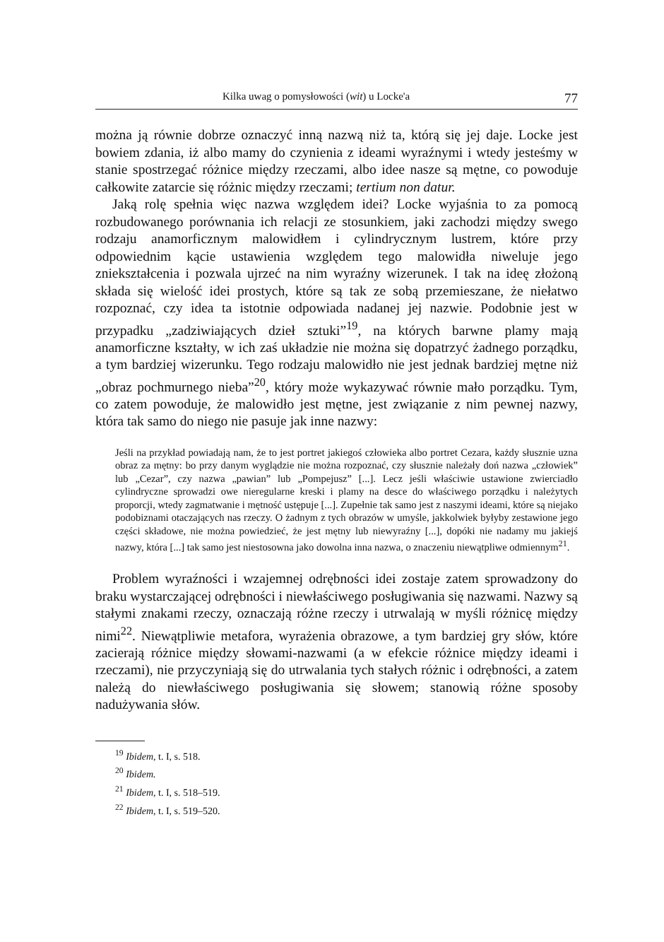Kilka uwag o pomysłowości (wit) u Locke'a 77
można ją równie dobrze oznaczyć inną nazwą niż ta, którą się jej daje. Locke jest bowiem zdania, iż albo mamy do czynienia z ideami wyraźnymi i wtedy jesteśmy w stanie spostrzegać różnice między rzeczami, albo idee nasze są mętne, co powoduje całkowite zatarcie się różnic między rzeczami; tertium non datur.
Jaką rolę spełnia więc nazwa względem idei? Locke wyjaśnia to za pomocą rozbudowanego porównania ich relacji ze stosunkiem, jaki zachodzi między swego rodzaju anamorficznym malowidłem i cylindrycznym lustrem, które przy odpowiednim kącie ustawienia względem tego malowidła niweluje jego zniekształcenia i pozwala ujrzeć na nim wyraźny wizerunek. I tak na ideę złożoną składa się wielość idei prostych, które są tak ze sobą przemieszane, że niełatwo rozpoznać, czy idea ta istotnie odpowiada nadanej jej nazwie. Podobnie jest w przypadku „zadziwiających dzieł sztuki”<sup>19</sup>, na których barwne plamy mają anamorficzne kształty, w ich zaś układzie nie można się dopatrzyć żadnego porządku, a tym bardziej wizerunku. Tego rodzaju malowidło nie jest jednak bardziej mętne niż „obraz pochmurnego nieba”<sup>20</sup>, który może wykazywać równie mało porządku. Tym, co zatem powoduje, że malowidło jest mętne, jest związanie z nim pewnej nazwy, która tak samo do niego nie pasuje jak inne nazwy:
Jeśli na przykład powiadają nam, że to jest portret jakiegoś człowieka albo portret Cezara, każdy słusznie uzna obraz za mętny: bo przy danym wyglądzie nie można rozpoznać, czy słusznie należały doń nazwa „człowiek” lub „Cezar”, czy nazwa „pawian” lub „Pompejusz” [...]. Lecz jeśli właściwie ustawione zwierciadło cylindryczne sprowadzi owe nieregularne kreski i plamy na desce do właściwego porządku i należytych proporcji, wtedy zagmatwanie i mętność ustępuje [...]. Zupełnie tak samo jest z naszymi ideami, które są niejako podobiznami otaczających nas rzeczy. O żadnym z tych obrazów w umyśle, jakkolwiek byłyby zestawione jego części składowe, nie można powiedzieć, że jest mętny lub niewyraźny [...], dopóki nie nadamy mu jakiejś nazwy, która [...] tak samo jest niestosowna jako dowolna inna nazwa, o znaczeniu niewątpliwe odmiennym<sup>21</sup>.
Problem wyraźności i wzajemnej odrębności idei zostaje zatem sprowadzony do braku wystarczającej odrębności i niewłaściwego posługiwania się nazwami. Nazwy są stałymi znakami rzeczy, oznaczają różne rzeczy i utrwalają w myśli różnicę między nimi<sup>22</sup>. Niewątpliwie metafora, wyrażenia obrazowe, a tym bardziej gry słów, które zacierają różnice między słowami-nazwami (a w efekcie różnice między ideami i rzeczami), nie przyczyniają się do utrwalania tych stałych różnic i odrębności, a zatem należą do niewłaściwego posługiwania się słowem; stanowią różne sposoby nadużywania słów.
<sup>19</sup> Ibidem, t. I, s. 518.
<sup>20</sup> Ibidem.
<sup>21</sup> Ibidem, t. I, s. 518–519.
<sup>22</sup> Ibidem, t. I, s. 519–520.